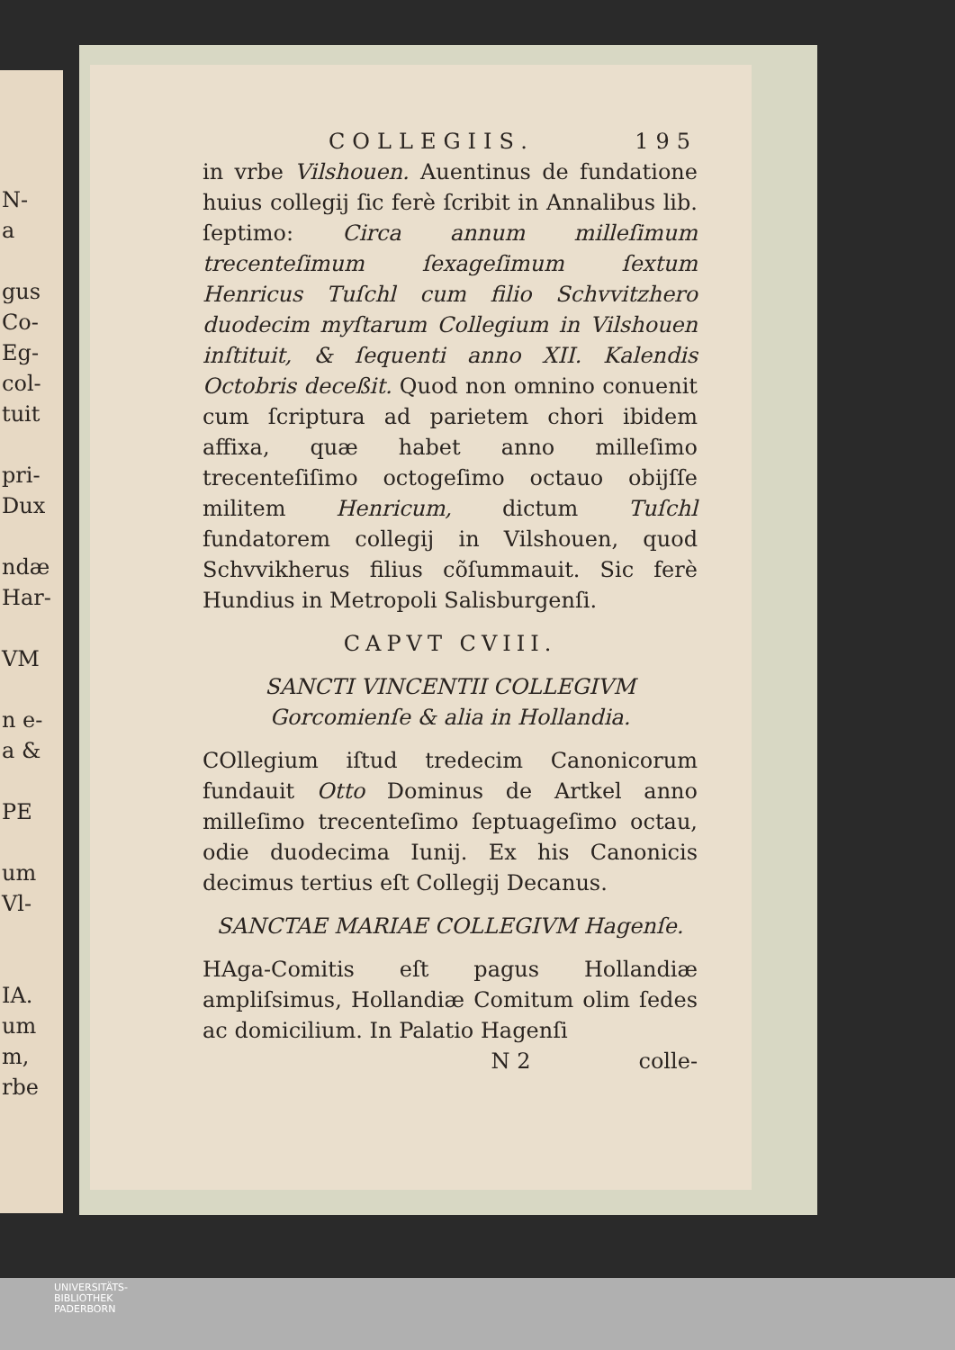N-
a
gus
Co-
Eg-
col-
tuit
pri-
Dux
ndæ
Har-
VM
n e-
a &
PE
um
Vl-
IA.
um
m,
rbe
COLLEGIIS. 195
in vrbe Vilshouen. Auentinus de fundatione huius collegij ſic ferè ſcribit in Annalibus lib. ſeptimo: Circa annum milleſimum trecenteſimum ſexageſimum ſextum Henricus Tuſchl cum filio Schvvitzhero duodecim myſtarum Collegium in Vilshouen inſtituit, & ſequenti anno XII. Kalendis Octobris deceßit. Quod non omnino conuenit cum ſcriptura ad parietem chori ibidem affixa, quæ habet anno milleſimo trecenteſiſimo octogeſimo octauo obijſſe militem Henricum, dictum Tuſchl fundatorem collegij in Vilshouen, quod Schvvikherus filius cõſummauit. Sic ferè Hundius in Metropoli Salisburgenſi.
CAPVT CVIII.
SANCTI VINCENTII COLLEGIVM Gorcomienſe & alia in Hollandia.
COllegium iſtud tredecim Canonicorum fundauit Otto Dominus de Artkel anno milleſimo trecenteſimo ſeptuageſimo octau, odie duodecima Iunij. Ex his Canonicis decimus tertius eſt Collegij Decanus.
SANCTAE MARIAE COLLEGIVM Hagenſe.
HAga-Comitis eſt pagus Hollandiæ ampliſsimus, Hollandiæ Comitum olim ſedes ac domicilium. In Palatio Hagenſi
N 2 colle-
UNIVERSITÄTS-
BIBLIOTHEK
PADERBORN